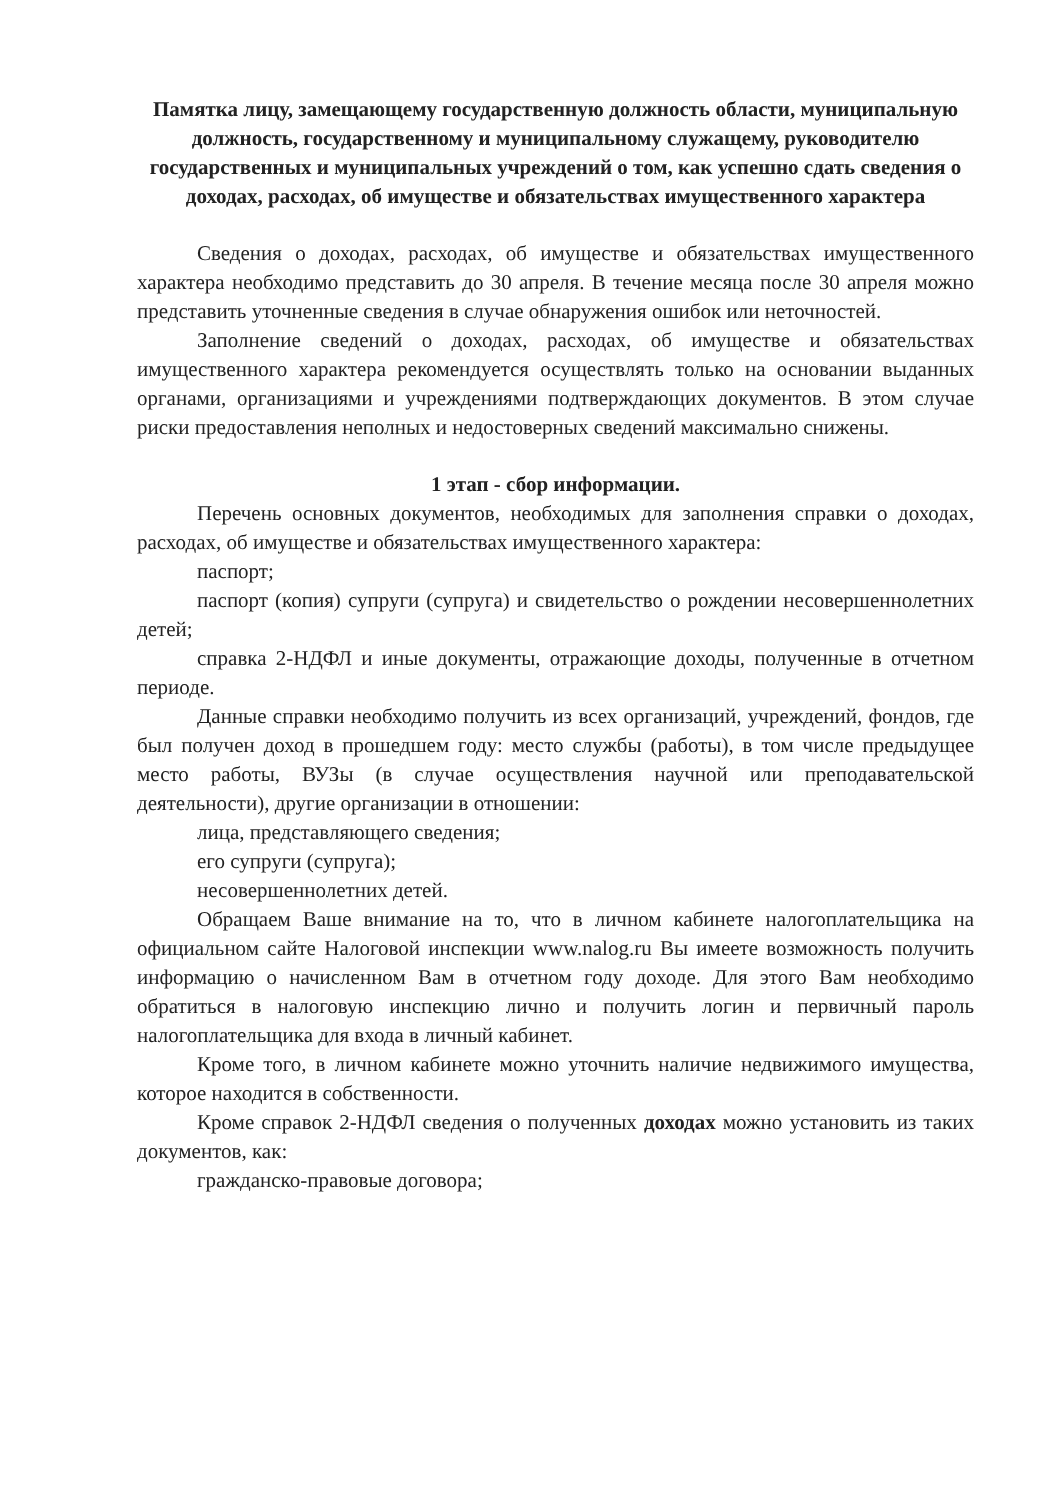Памятка лицу, замещающему государственную должность области, муниципальную должность, государственному и муниципальному служащему, руководителю государственных и муниципальных учреждений о том, как успешно сдать сведения о доходах, расходах, об имуществе и обязательствах имущественного характера
Сведения о доходах, расходах, об имуществе и обязательствах имущественного характера необходимо представить до 30 апреля. В течение месяца после 30 апреля можно представить уточненные сведения в случае обнаружения ошибок или неточностей.
Заполнение сведений о доходах, расходах, об имуществе и обязательствах имущественного характера рекомендуется осуществлять только на основании выданных органами, организациями и учреждениями подтверждающих документов. В этом случае риски предоставления неполных и недостоверных сведений максимально снижены.
1 этап - сбор информации.
Перечень основных документов, необходимых для заполнения справки о доходах, расходах, об имуществе и обязательствах имущественного характера:
паспорт;
паспорт (копия) супруги (супруга) и свидетельство о рождении несовершеннолетних детей;
справка 2-НДФЛ и иные документы, отражающие доходы, полученные в отчетном периоде.
Данные справки необходимо получить из всех организаций, учреждений, фондов, где был получен доход в прошедшем году: место службы (работы), в том числе предыдущее место работы, ВУЗы (в случае осуществления научной или преподавательской деятельности), другие организации в отношении:
лица, представляющего сведения;
его супруги (супруга);
несовершеннолетних детей.
Обращаем Ваше внимание на то, что в личном кабинете налогоплательщика на официальном сайте Налоговой инспекции www.nalog.ru Вы имеете возможность получить информацию о начисленном Вам в отчетном году доходе. Для этого Вам необходимо обратиться в налоговую инспекцию лично и получить логин и первичный пароль налогоплательщика для входа в личный кабинет.
Кроме того, в личном кабинете можно уточнить наличие недвижимого имущества, которое находится в собственности.
Кроме справок 2-НДФЛ сведения о полученных доходах можно установить из таких документов, как:
гражданско-правовые договора;